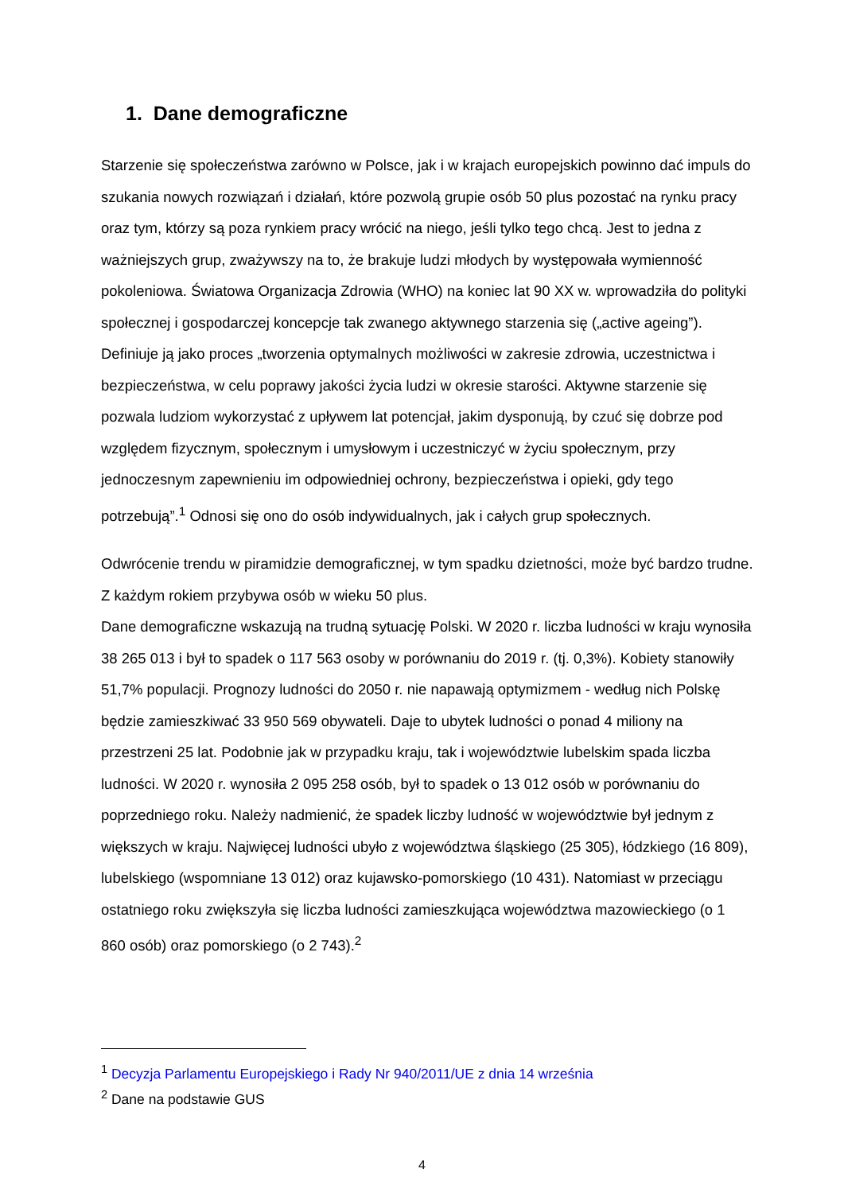1. Dane demograficzne
Starzenie się społeczeństwa zarówno w Polsce, jak i w krajach europejskich powinno dać impuls do szukania nowych rozwiązań i działań, które pozwolą grupie osób 50 plus pozostać na rynku pracy oraz tym, którzy są poza rynkiem pracy wrócić na niego, jeśli tylko tego chcą. Jest to jedna z ważniejszych grup, zważywszy na to, że brakuje ludzi młodych by występowała wymienność pokoleniowa. Światowa Organizacja Zdrowia (WHO) na koniec lat 90 XX w. wprowadziła do polityki społecznej i gospodarczej koncepcje tak zwanego aktywnego starzenia się („active ageing”). Definiuje ją jako proces „tworzenia optymalnych możliwości w zakresie zdrowia, uczestnictwa i bezpieczeństwa, w celu poprawy jakości życia ludzi w okresie starości. Aktywne starzenie się pozwala ludziom wykorzystać z upływem lat potencjał, jakim dysponują, by czuć się dobrze pod względem fizycznym, społecznym i umysłowym i uczestniczyć w życiu społecznym, przy jednoczesnym zapewnieniu im odpowiedniej ochrony, bezpieczeństwa i opieki, gdy tego potrzebują”.<sup>1</sup> Odnosi się ono do osób indywidualnych, jak i całych grup społecznych.
Odwrócenie trendu w piramidzie demograficznej, w tym spadku dzietności, może być bardzo trudne. Z każdym rokiem przybywa osób w wieku 50 plus.
Dane demograficzne wskazują na trudną sytuację Polski. W 2020 r. liczba ludności w kraju wynosiła 38 265 013 i był to spadek o 117 563 osoby w porównaniu do 2019 r. (tj. 0,3%). Kobiety stanowiły 51,7% populacji. Prognozy ludności do 2050 r. nie napawają optymizmem - według nich Polskę będzie zamieszkiwać 33 950 569 obywateli. Daje to ubytek ludności o ponad 4 miliony na przestrzeni 25 lat. Podobnie jak w przypadku kraju, tak i województwie lubelskim spada liczba ludności. W 2020 r. wynosiła 2 095 258 osób, był to spadek o 13 012 osób w porównaniu do poprzedniego roku. Należy nadmienić, że spadek liczby ludność w województwie był jednym z większych w kraju. Najwięcej ludności ubyło z województwa śląskiego (25 305), łódzkiego (16 809), lubelskiego (wspomniane 13 012) oraz kujawsko-pomorskiego (10 431). Natomiast w przeciągu ostatniego roku zwiększyła się liczba ludności zamieszkująca województwa mazowieckiego (o 1 860 osób) oraz pomorskiego (o 2 743).<sup>2</sup>
<sup>1</sup> Decyzja Parlamentu Europejskiego i Rady Nr 940/2011/UE z dnia 14 września
<sup>2</sup> Dane na podstawie GUS
4